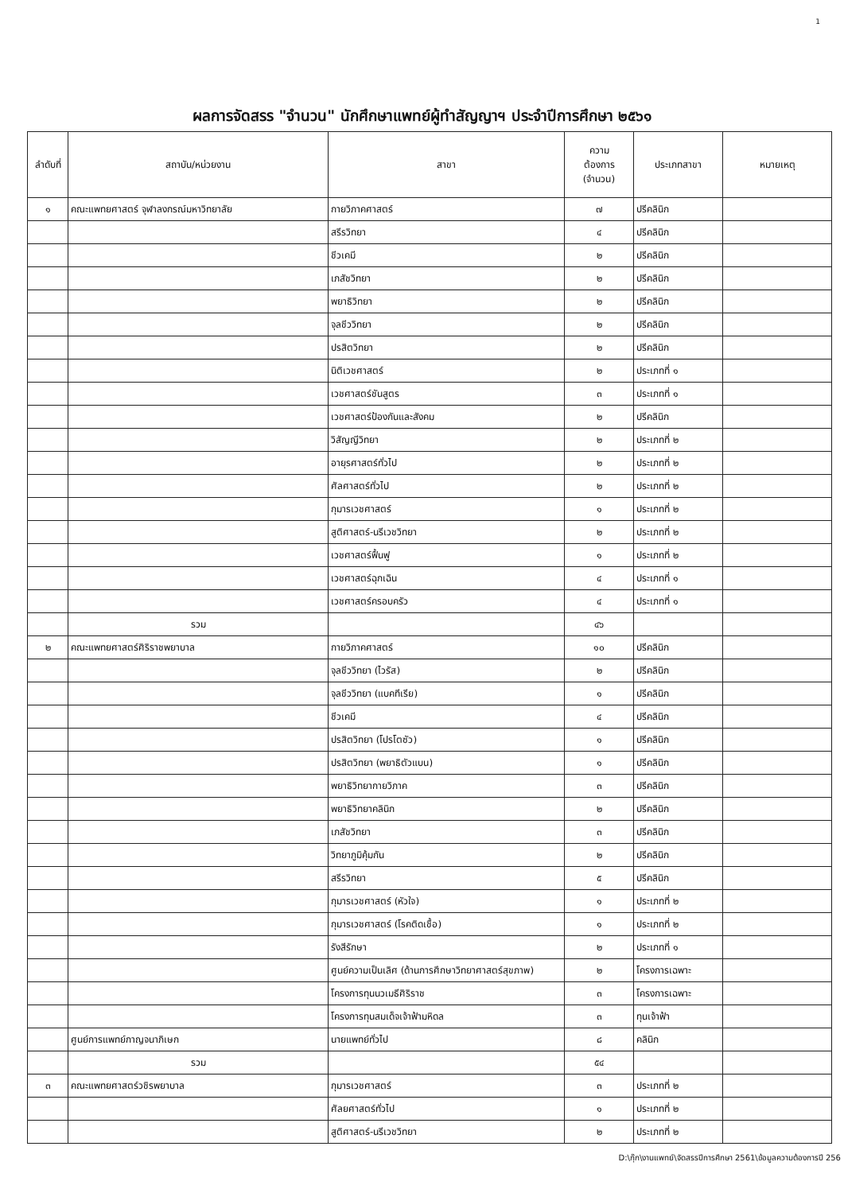1
ผลการจัดสรร "จำนวน" นักศึกษาแพทย์ผู้ทำสัญญาฯ ประจำปีการศึกษา ๒๕๖๑
| ลำดับที่ | สถาบัน/หน่วยงาน | สาขา | ความ ต้องการ (จำนวน) | ประเภทสาขา | หมายเหตุ |
| --- | --- | --- | --- | --- | --- |
| ๑ | คณะแพทยศาสตร์ จุฬาลงกรณ์มหาวิทยาลัย | กายวิภาคศาสตร์ | ๗ | ปรีคลินิก | |
| | | สรีรวิทยา | ๔ | ปรีคลินิก | |
| | | ชีวเคมี | ๒ | ปรีคลินิก | |
| | | เภสัชวิทยา | ๒ | ปรีคลินิก | |
| | | พยาธิวิทยา | ๒ | ปรีคลินิก | |
| | | จุลชีววิทยา | ๒ | ปรีคลินิก | |
| | | ปรสิตวิทยา | ๒ | ปรีคลินิก | |
| | | นิติเวชศาสตร์ | ๒ | ประเภทที่ ๑ | |
| | | เวชศาสตร์ชันสูตร | ๓ | ประเภทที่ ๑ | |
| | | เวชศาสตร์ป้องกันและสังคม | ๒ | ปรีคลินิก | |
| | | วิสัญญีวิทยา | ๒ | ประเภทที่ ๒ | |
| | | อายุรศาสตร์ทั่วไป | ๒ | ประเภทที่ ๒ | |
| | | ศัลศาสตร์ทั่วไป | ๒ | ประเภทที่ ๒ | |
| | | กุมารเวชศาสตร์ | ๑ | ประเภทที่ ๒ | |
| | | สูติศาสตร์-นรีเวชวิทยา | ๒ | ประเภทที่ ๒ | |
| | | เวชศาสตร์ฟื้นฟู | ๑ | ประเภทที่ ๒ | |
| | | เวชศาสตร์ฉุกเฉิน | ๔ | ประเภทที่ ๑ | |
| | | เวชศาสตร์ครอบครัว | ๔ | ประเภทที่ ๑ | |
| | รวม | | ๔๖ | | |
| ๒ | คณะแพทยศาสตร์ศิริราชพยาบาล | กายวิภาคศาสตร์ | ๑๐ | ปรีคลินิก | |
| | | จุลชีววิทยา (ไวรัส) | ๒ | ปรีคลินิก | |
| | | จุลชีววิทยา (แบคทีเรีย) | ๑ | ปรีคลินิก | |
| | | ชีวเคมี | ๔ | ปรีคลินิก | |
| | | ปรสิตวิทยา (โปรโตซัว) | ๑ | ปรีคลินิก | |
| | | ปรสิตวิทยา (พยาธิตัวแบน) | ๑ | ปรีคลินิก | |
| | | พยาธิวิทยากายวิภาค | ๓ | ปรีคลินิก | |
| | | พยาธิวิทยาคลินิก | ๒ | ปรีคลินิก | |
| | | เภสัชวิทยา | ๓ | ปรีคลินิก | |
| | | วิทยาภูมิคุ้มกัน | ๒ | ปรีคลินิก | |
| | | สรีรวิทยา | ๕ | ปรีคลินิก | |
| | | กุมารเวชศาสตร์ (หัวใจ) | ๑ | ประเภทที่ ๒ | |
| | | กุมารเวชศาสตร์ (โรคติดเชื้อ) | ๑ | ประเภทที่ ๒ | |
| | | รังสีรักษา | ๒ | ประเภทที่ ๑ | |
| | | ศูนย์ความเป็นเลิศ (ด้านการศึกษาวิทยาศาสตร์สุขภาพ) | ๒ | โครงการเฉพาะ | |
| | | โครงการทุนนวเมธีศิริราช | ๓ | โครงการเฉพาะ | |
| | | โครงการทุนสมเด็จเจ้าฟ้ามหิดล | ๓ | ทุนเจ้าฟ้า | |
| | ศูนย์การแพทย์กาญจนาภิเษก | นายแพทย์ทั่วไป | ๘ | คลินิก | |
| | รวม | | ๕๔ | | |
| ๓ | คณะแพทยศาสตร์วชิรพยาบาล | กุมารเวชศาสตร์ | ๓ | ประเภทที่ ๒ | |
| | | ศัลยศาสตร์ทั่วไป | ๑ | ประเภทที่ ๒ | |
| | | สูติศาสตร์-นรีเวชวิทยา | ๒ | ประเภทที่ ๒ | |
D:\กุ๊ก\งานแพทย์\จัดสรรปีการศึกษา 2561\ข้อมูลความต้องการปี 256